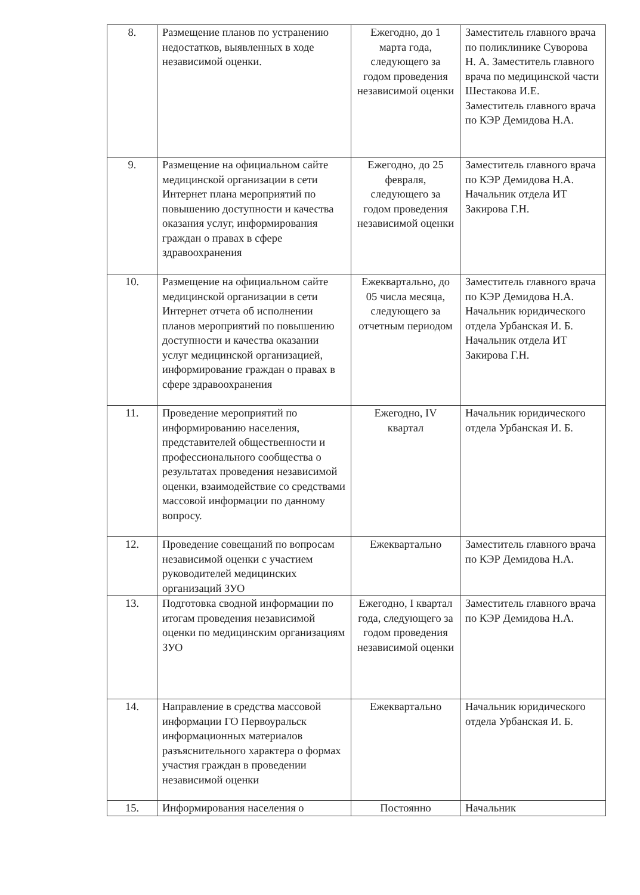| 8. | Размещение планов по устранению недостатков, выявленных в ходе независимой оценки. | Ежегодно, до 1 марта года, следующего за годом проведения независимой оценки | Заместитель главного врача по поликлинике Суворова Н. А. Заместитель главного врача по медицинской части Шестакова И.Е. Заместитель главного врача по КЭР Демидова Н.А. |
| 9. | Размещение на официальном сайте медицинской организации в сети Интернет плана мероприятий по повышению доступности и качества оказания услуг, информирования граждан о правах в сфере здравоохранения | Ежегодно, до 25 февраля, следующего за годом проведения независимой оценки | Заместитель главного врача по КЭР Демидова Н.А. Начальник отдела ИТ Закирова Г.Н. |
| 10. | Размещение на официальном сайте медицинской организации в сети Интернет отчета об исполнении планов мероприятий по повышению доступности и качества оказании услуг медицинской организацией, информирование граждан о правах в сфере здравоохранения | Ежеквартально, до 05 числа месяца, следующего за отчетным периодом | Заместитель главного врача по КЭР Демидова Н.А. Начальник юридического отдела Урбанская И. Б. Начальник отдела ИТ Закирова Г.Н. |
| 11. | Проведение мероприятий по информированию населения, представителей общественности и профессионального сообщества о результатах проведения независимой оценки, взаимодействие со средствами массовой информации по данному вопросу. | Ежегодно, IV квартал | Начальник юридического отдела Урбанская И. Б. |
| 12. | Проведение совещаний по вопросам независимой оценки с участием руководителей медицинских организаций ЗУО | Ежеквартально | Заместитель главного врача по КЭР Демидова Н.А. |
| 13. | Подготовка сводной информации по итогам проведения независимой оценки по медицинским организациям ЗУО | Ежегодно, I квартал года, следующего за годом проведения независимой оценки | Заместитель главного врача по КЭР Демидова Н.А. |
| 14. | Направление в средства массовой информации ГО Первоуральск информационных материалов разъяснительного характера о формах участия граждан в проведении независимой оценки | Ежеквартально | Начальник юридического отдела Урбанская И. Б. |
| 15. | Информирования населения о | Постоянно | Начальник |